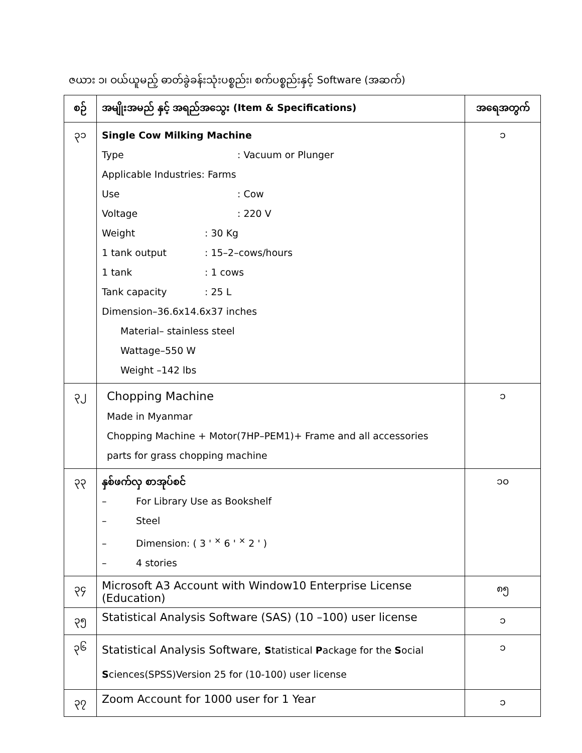ဇယား ၁၊ ဝယ်ယူမည့် ဓာတ်ခွဲခန်းသုံးပစ္စည်း၊ စက်ပစ္စည်းနှင့် Software (အဆက်)
| စဉ် | အမျိုးအမည် နှင့် အရည်အသွေး (Item & Specifications) | အရေအတွက် |
| --- | --- | --- |
| ၃၁ | Single Cow Milking Machine Type : Vacuum or Plunger Applicable Industries: Farms Use : Cow Voltage : 220 V Weight : 30 Kg 1 tank output : 15–2–cows/hours 1 tank : 1 cows Tank capacity : 25 L Dimension–36.6x14.6x37 inches Material– stainless steel Wattage–550 W Weight –142 lbs | ၁ |
| ၃၂ | Chopping Machine Made in Myanmar Chopping Machine + Motor(7HP–PEM1)+ Frame and all accessories parts for grass chopping machine | ၁ |
| ၃၃ | နှစ်ဖက်လှ စာအုပ်စင် – For Library Use as Bookshelf – Steel – Dimension: ( 3 ' <sup>×</sup> 6 ' <sup>×</sup> 2 ' ) – 4 stories | ၁၀ |
| ၃၄ | Microsoft A3 Account with Window10 Enterprise License (Education) | ၈၅ |
| ၃၅ | Statistical Analysis Software (SAS) (10 –100) user license | ၁ |
| ၃၆ | Statistical Analysis Software, S tatistical P ackage for the S ocial S ciences(SPSS)Version 25 for (10-100) user license | ၁ |
| ၃၇ | Zoom Account for 1000 user for 1 Year | ၁ |